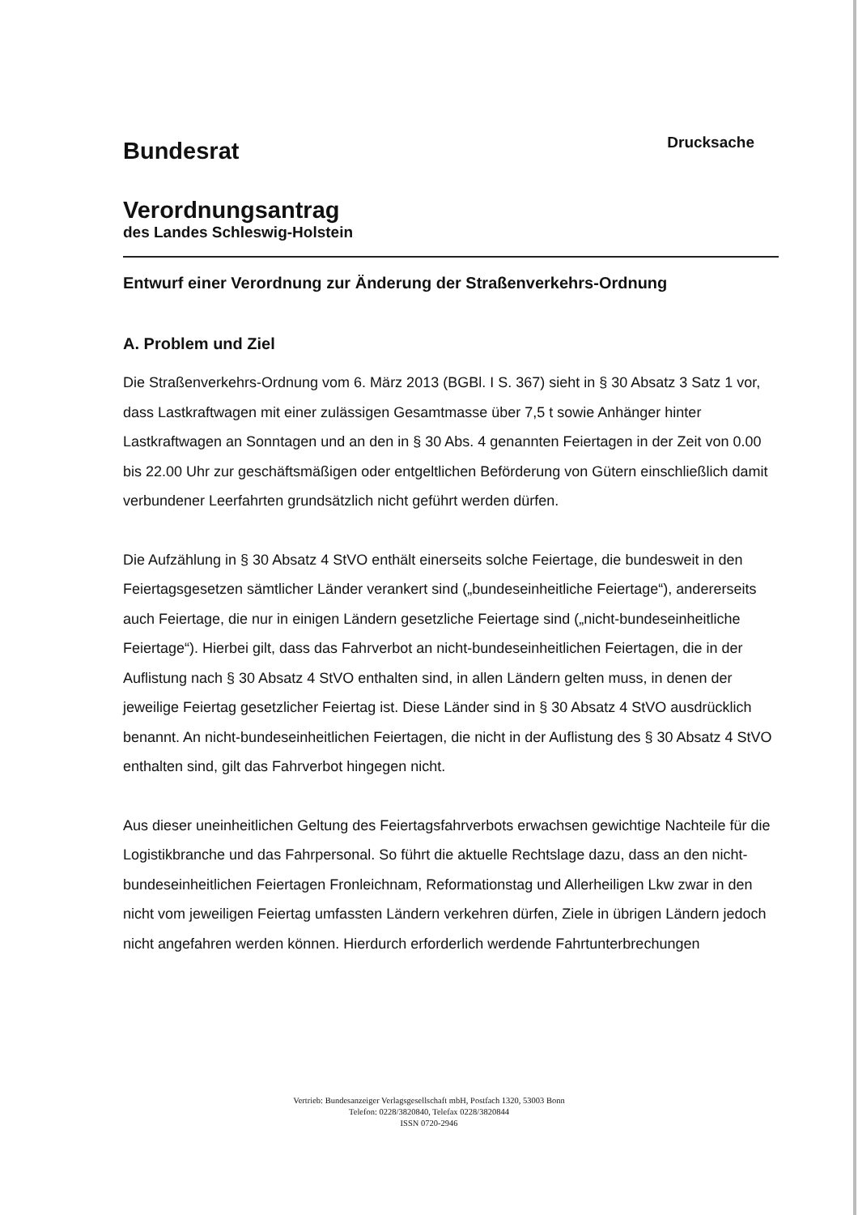Bundesrat
Drucksache
Verordnungsantrag
des Landes Schleswig-Holstein
Entwurf einer Verordnung zur Änderung der Straßenverkehrs-Ordnung
A. Problem und Ziel
Die Straßenverkehrs-Ordnung vom 6. März 2013 (BGBl. I S. 367) sieht in § 30 Absatz 3 Satz 1 vor, dass Lastkraftwagen mit einer zulässigen Gesamtmasse über 7,5 t sowie Anhänger hinter Lastkraftwagen an Sonntagen und an den in § 30 Abs. 4 genannten Feiertagen in der Zeit von 0.00 bis 22.00 Uhr zur geschäftsmäßigen oder entgeltlichen Beförderung von Gütern einschließlich damit verbundener Leerfahrten grundsätzlich nicht geführt werden dürfen.
Die Aufzählung in § 30 Absatz 4 StVO enthält einerseits solche Feiertage, die bundesweit in den Feiertagsgesetzen sämtlicher Länder verankert sind („bundeseinheitliche Feiertage“), andererseits auch Feiertage, die nur in einigen Ländern gesetzliche Feiertage sind („nicht-bundeseinheitliche Feiertage“). Hierbei gilt, dass das Fahrverbot an nicht-bundeseinheitlichen Feiertagen, die in der Auflistung nach § 30 Absatz 4 StVO enthalten sind, in allen Ländern gelten muss, in denen der jeweilige Feiertag gesetzlicher Feiertag ist. Diese Länder sind in § 30 Absatz 4 StVO ausdrücklich benannt. An nicht-bundeseinheitlichen Feiertagen, die nicht in der Auflistung des § 30 Absatz 4 StVO enthalten sind, gilt das Fahrverbot hingegen nicht.
Aus dieser uneinheitlichen Geltung des Feiertagsfahrverbots erwachsen gewichtige Nachteile für die Logistikbranche und das Fahrpersonal. So führt die aktuelle Rechtslage dazu, dass an den nicht-bundeseinheitlichen Feiertagen Fronleichnam, Reformationstag und Allerheiligen Lkw zwar in den nicht vom jeweiligen Feiertag umfassten Ländern verkehren dürfen, Ziele in übrigen Ländern jedoch nicht angefahren werden können. Hierdurch erforderlich werdende Fahrtunterbrechungen
Vertrieb: Bundesanzeiger Verlagsgesellschaft mbH, Postfach 1320, 53003 Bonn
Telefon: 0228/3820840, Telefax 0228/3820844
ISSN 0720-2946